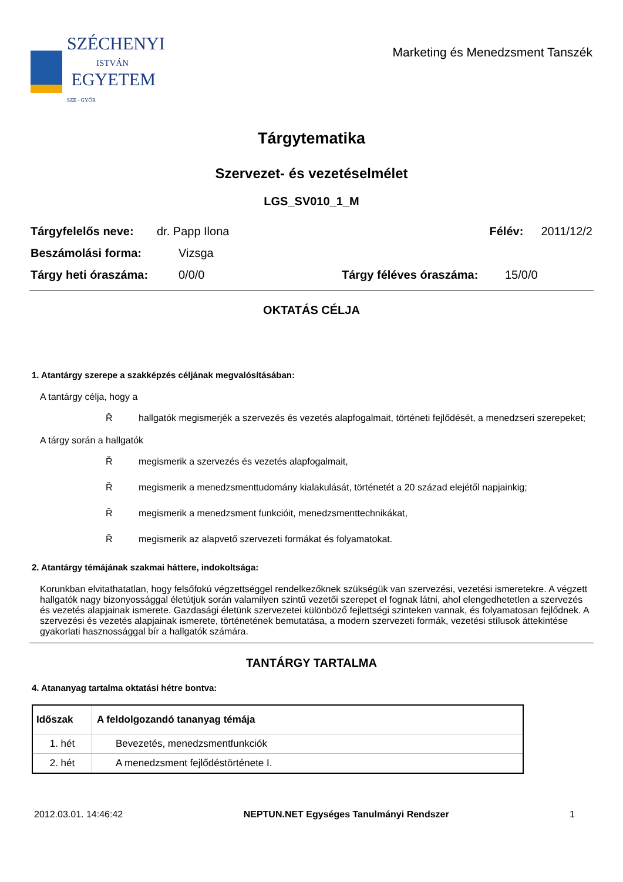SZÉCHENYI
ISTVÁN
EGYETEM
SZE - GYŐR
Marketing és Menedzsment Tanszék
Tárgytematika
Szervezet- és vezetéselmélet
LGS_SV010_1_M
Tárgyfelelős neve: dr. Papp Ilona Félév: 2011/12/2
Beszámolási forma: Vizsga
Tárgy heti óraszáma: 0/0/0 Tárgy féléves óraszáma: 15/0/0
OKTATÁS CÉLJA
1. Atantárgy szerepe a szakképzés céljának megvalósításában:
A tantárgy célja, hogy a
Řhallgatók megismerjék a szervezés és vezetés alapfogalmait, történeti fejlődését, a menedzseri szerepeket;
A tárgy során a hallgatók
Řmegismerik a szervezés és vezetés alapfogalmait,
Řmegismerik a menedzsmenttudomány kialakulását, történetét a 20 század elejétől napjainkig;
Řmegismerik a menedzsment funkcióit, menedzsmenttechnikákat,
Řmegismerik az alapvető szervezeti formákat és folyamatokat.
2. Atantárgy témájának szakmai háttere, indokoltsága:
Korunkban elvitathatatlan, hogy felsőfokú végzettséggel rendelkezőknek szükségük van szervezési, vezetési ismeretekre. A végzett hallgatók nagy bizonyossággal életútjuk során valamilyen szintű vezetői szerepet el fognak látni, ahol elengedhetetlen a szervezés és vezetés alapjainak ismerete. Gazdasági életünk szervezetei különböző fejlettségi szinteken vannak, és folyamatosan fejlődnek. A szervezési és vezetés alapjainak ismerete, történetének bemutatása, a modern szervezeti formák, vezetési stílusok áttekintése gyakorlati hasznossággal bír a hallgatók számára.
TANTÁRGY TARTALMA
4. Atananyag tartalma oktatási hétre bontva:
| Időszak | A feldolgozandó tananyag témája |
| --- | --- |
| 1. hét | Bevezetés, menedzsmentfunkciók |
| 2. hét | A menedzsment fejlődéstörténete I. |
2012.03.01. 14:46:42 NEPTUN.NET Egységes Tanulmányi Rendszer 1